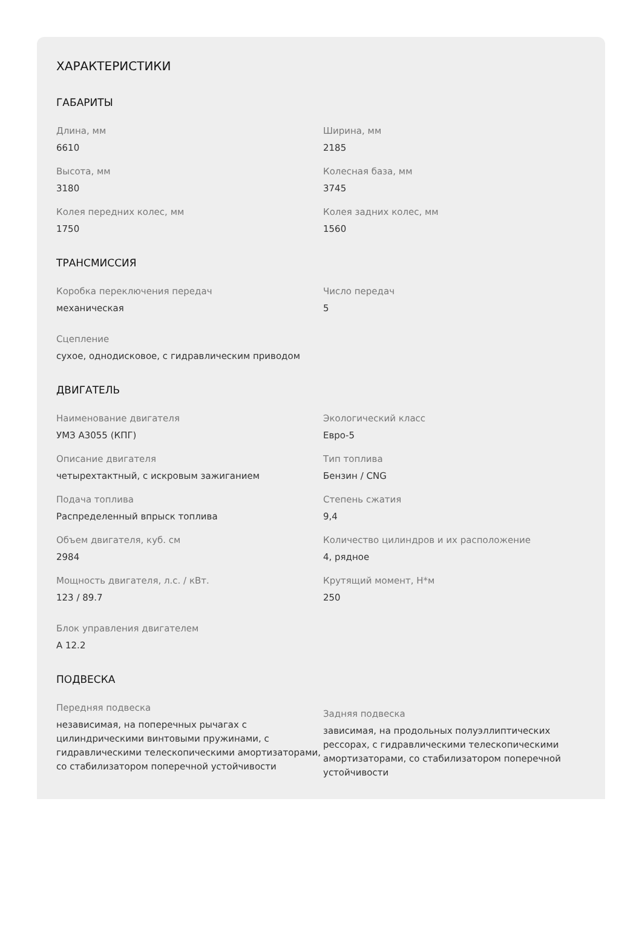ХАРАКТЕРИСТИКИ
ГАБАРИТЫ
Длина, мм
6610
Ширина, мм
2185
Высота, мм
3180
Колесная база, мм
3745
Колея передних колес, мм
1750
Колея задних колес, мм
1560
ТРАНСМИССИЯ
Коробка переключения передач
механическая
Число передач
5
Сцепление
сухое, однодисковое, с гидравлическим приводом
ДВИГАТЕЛЬ
Наименование двигателя
УМЗ А3055 (КПГ)
Экологический класс
Евро-5
Описание двигателя
четырехтактный, с искровым зажиганием
Тип топлива
Бензин / CNG
Подача топлива
Распределенный впрыск топлива
Степень сжатия
9,4
Объем двигателя, куб. см
2984
Количество цилиндров и их расположение
4, рядное
Мощность двигателя, л.с. / кВт.
123 / 89.7
Крутящий момент, Н*м
250
Блок управления двигателем
А 12.2
ПОДВЕСКА
Передняя подвеска
независимая, на поперечных рычагах с цилиндрическими винтовыми пружинами, с гидравлическими телескопическими амортизаторами, со стабилизатором поперечной устойчивости
Задняя подвеска
зависимая, на продольных полуэллиптических рессорах, с гидравлическими телескопическими амортизаторами, со стабилизатором поперечной устойчивости